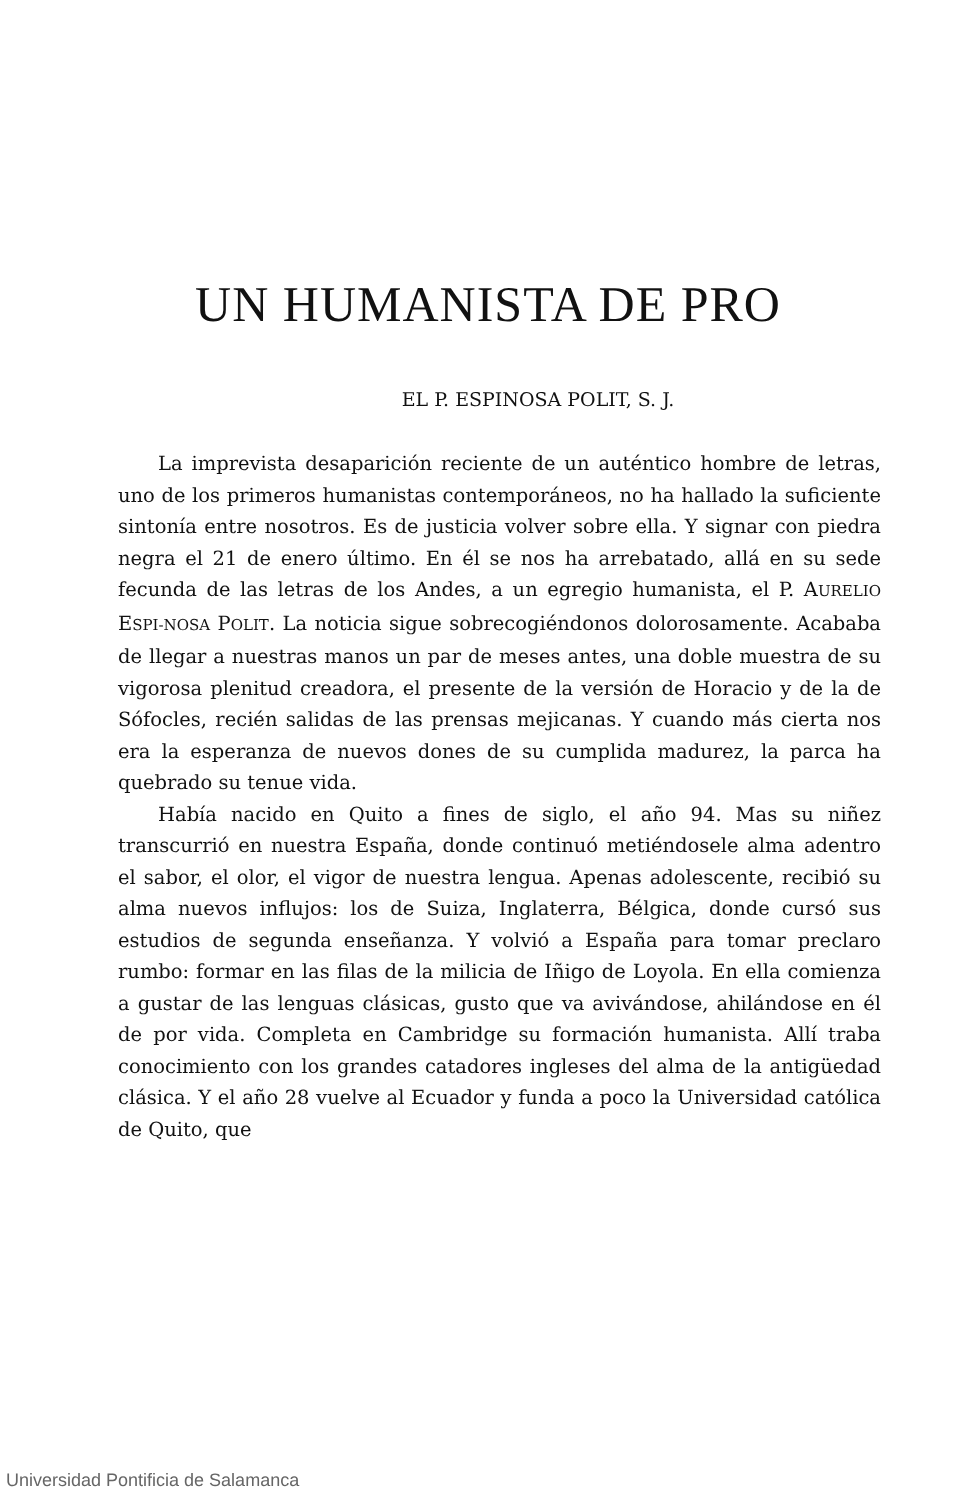UN HUMANISTA DE PRO
EL P. ESPINOSA POLIT, S. J.
La imprevista desaparición reciente de un auténtico hombre de letras, uno de los primeros humanistas contemporáneos, no ha hallado la suficiente sintonía entre nosotros. Es de justicia volver sobre ella. Y signar con piedra negra el 21 de enero último. En él se nos ha arrebatado, allá en su sede fecunda de las letras de los Andes, a un egregio humanista, el P. AURELIO ESPI-NOSA POLIT. La noticia sigue sobrecogiéndonos dolorosamente. Acababa de llegar a nuestras manos un par de meses antes, una doble muestra de su vigorosa plenitud creadora, el presente de la versión de Horacio y de la de Sófocles, recién salidas de las prensas mejicanas. Y cuando más cierta nos era la esperanza de nuevos dones de su cumplida madurez, la parca ha quebrado su tenue vida.
Había nacido en Quito a fines de siglo, el año 94. Mas su niñez transcurrió en nuestra España, donde continuó metiéndosele alma adentro el sabor, el olor, el vigor de nuestra lengua. Apenas adolescente, recibió su alma nuevos influjos: los de Suiza, Inglaterra, Bélgica, donde cursó sus estudios de segunda enseñanza. Y volvió a España para tomar preclaro rumbo: formar en las filas de la milicia de Iñigo de Loyola. En ella comienza a gustar de las lenguas clásicas, gusto que va avivándose, ahilándose en él de por vida. Completa en Cambridge su formación humanista. Allí traba conocimiento con los grandes catadores ingleses del alma de la antigüedad clásica. Y el año 28 vuelve al Ecuador y funda a poco la Universidad católica de Quito, que
Universidad Pontificia de Salamanca